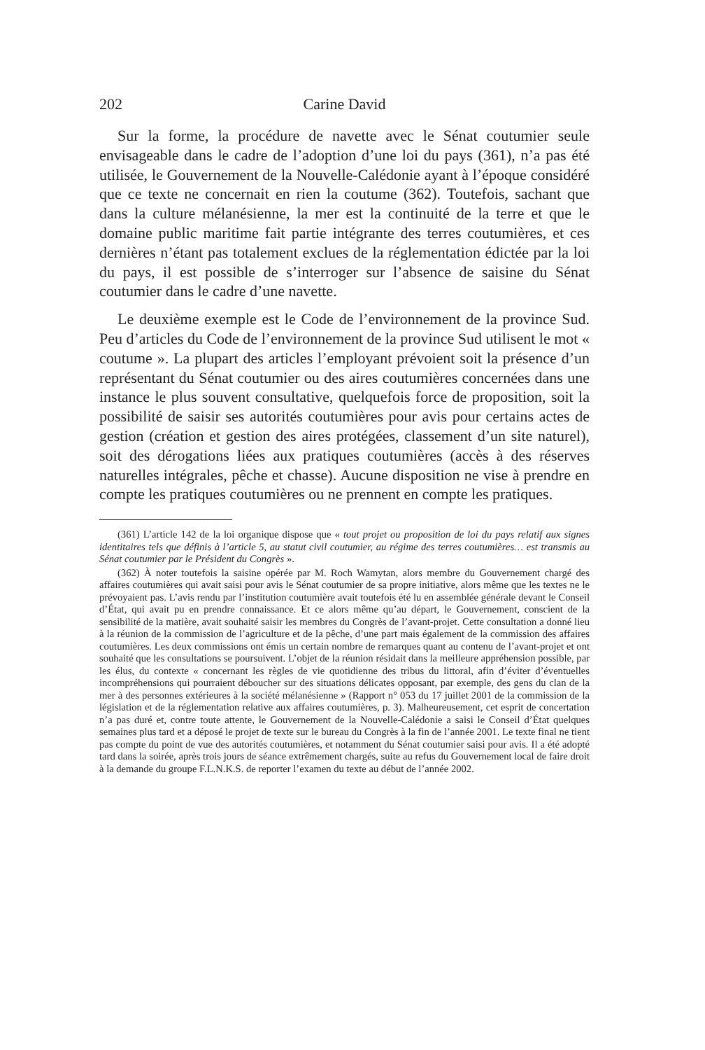202 Carine David
Sur la forme, la procédure de navette avec le Sénat coutumier seule envisageable dans le cadre de l’adoption d’une loi du pays (361), n’a pas été utilisée, le Gouvernement de la Nouvelle-Calédonie ayant à l’époque considéré que ce texte ne concernait en rien la coutume (362). Toutefois, sachant que dans la culture mélanésienne, la mer est la continuité de la terre et que le domaine public maritime fait partie intégrante des terres coutumières, et ces dernières n’étant pas totalement exclues de la réglementation édictée par la loi du pays, il est possible de s’interroger sur l’absence de saisine du Sénat coutumier dans le cadre d’une navette.
Le deuxième exemple est le Code de l’environnement de la province Sud. Peu d’articles du Code de l’environnement de la province Sud utilisent le mot « coutume ». La plupart des articles l’employant prévoient soit la présence d’un représentant du Sénat coutumier ou des aires coutumières concernées dans une instance le plus souvent consultative, quelquefois force de proposition, soit la possibilité de saisir ses autorités coutumières pour avis pour certains actes de gestion (création et gestion des aires protégées, classement d’un site naturel), soit des dérogations liées aux pratiques coutumières (accès à des réserves naturelles intégrales, pêche et chasse). Aucune disposition ne vise à prendre en compte les pratiques coutumières ou ne prennent en compte les pratiques.
(361) L’article 142 de la loi organique dispose que « tout projet ou proposition de loi du pays relatif aux signes identitaires tels que définis à l’article 5, au statut civil coutumier, au régime des terres coutumières… est transmis au Sénat coutumier par le Président du Congrès ».
(362) À noter toutefois la saisine opérée par M. Roch Wamytan, alors membre du Gouvernement chargé des affaires coutumières qui avait saisi pour avis le Sénat coutumier de sa propre initiative, alors même que les textes ne le prévoyaient pas. L’avis rendu par l’institution coutumière avait toutefois été lu en assemblée générale devant le Conseil d’État, qui avait pu en prendre connaissance. Et ce alors même qu’au départ, le Gouvernement, conscient de la sensibilité de la matière, avait souhaité saisir les membres du Congrès de l’avant-projet. Cette consultation a donné lieu à la réunion de la commission de l’agriculture et de la pêche, d’une part mais également de la commission des affaires coutumières. Les deux commissions ont émis un certain nombre de remarques quant au contenu de l’avant-projet et ont souhaité que les consultations se poursuivent. L’objet de la réunion résidait dans la meilleure appréhension possible, par les élus, du contexte « concernant les règles de vie quotidienne des tribus du littoral, afin d’éviter d’éventuelles incompréhensions qui pourraient déboucher sur des situations délicates opposant, par exemple, des gens du clan de la mer à des personnes extérieures à la société mélanésienne » (Rapport n° 053 du 17 juillet 2001 de la commission de la législation et de la réglementation relative aux affaires coutumières, p. 3). Malheureusement, cet esprit de concertation n’a pas duré et, contre toute attente, le Gouvernement de la Nouvelle-Calédonie a saisi le Conseil d’État quelques semaines plus tard et a déposé le projet de texte sur le bureau du Congrès à la fin de l’année 2001. Le texte final ne tient pas compte du point de vue des autorités coutumières, et notamment du Sénat coutumier saisi pour avis. Il a été adopté tard dans la soirée, après trois jours de séance extrêmement chargés, suite au refus du Gouvernement local de faire droit à la demande du groupe F.L.N.K.S. de reporter l’examen du texte au début de l’année 2002.